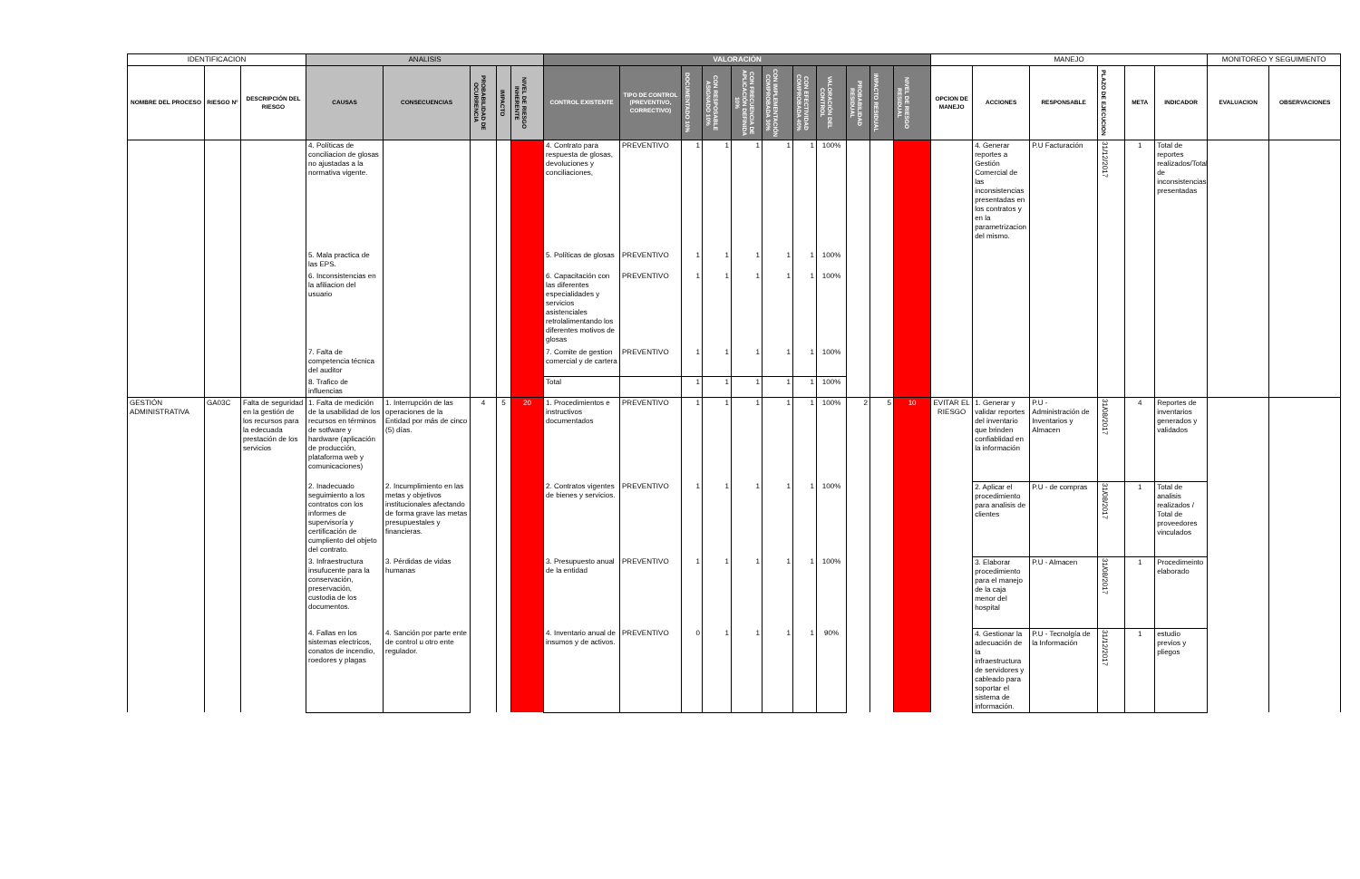| IDENTIFICACION | | | ANALISIS | | | | | VALORACIÓN | | | | | | | | | | | MANEJO | | | | | | MONITOREO Y SEGUIMIENTO | |
| --- | --- | --- | --- | --- | --- | --- | --- | --- | --- | --- | --- | --- | --- | --- | --- | --- | --- | --- | --- | --- | --- | --- | --- | --- | --- | --- |
| NOMBRE DEL PROCESO | RIESGO N° | DESCRIPCIÓN DEL RIESGO | CAUSAS | CONSECUENCIAS | PROBABILIDAD DE OCURRENCIA | IMPACTO | NIVEL DE RIESGO INHERENTE | CONTROL EXISTENTE | TIPO DE CONTROL (PREVENTIVO, CORRECTIVO) | DOCUMENTADO 10% | CON RESPOSABLE ASIGNADO 10% | CON FRECUENCIA DE APLICACIÓN DEFINIDA 10% | CON IMPLEMENTACIÓN COMPROBADA 30% | CON EFECTIVIDAD COMPROBADA 40% | VALORACIÓN DEL CONTROL | PROBABILIDAD RESIDUAL | IMPACTO RESIDUAL | NIVEL DE RIESGO RESIDUAL | OPCION DE MANEJO | ACCIONES | RESPONSABLE | PLAZO DE EJECUCION | META | INDICADOR | EVALUACION | OBSERVACIONES |
| | | | 4. Políticas de conciliacion de glosas no ajustadas a la normativa vigente. | | | | | 4. Contrato para respuesta de glosas, devoluciones y conciliaciones, | PREVENTIVO | 1 | 1 | 1 | 1 | 1 | 100% | | | | | 4. Generar reportes a Gestión Comercial de las inconsistencias presentadas en los contratos y en la parametrizacion del mismo. | P.U Facturación | 31/12/2017 | 1 | Total de reportes realizados/Total de inconsistencias presentadas | | |
| | | | 5. Mala practica de las EPS. | | | | | 5. Políticas de glosas | PREVENTIVO | 1 | 1 | 1 | 1 | 1 | 100% | | | | | | | | | | | |
| | | | 6. Inconsistencias en la afiliacion del usuario | | | | | 6. Capacitación con las diferentes especialidades y servicios asistenciales retrolalimentando los diferentes motivos de glosas | PREVENTIVO | 1 | 1 | 1 | 1 | 1 | 100% | | | | | | | | | | | |
| | | | 7. Falta de competencia técnica del auditor | | | | | 7. Comite de gestion comercial y de cartera | PREVENTIVO | 1 | 1 | 1 | 1 | 1 | 100% | | | | | | | | | | | |
| | | | 8. Trafico de influencias | | | | | Total | | 1 | 1 | 1 | 1 | 1 | 100% | | | | | | | | | | | |
| GESTIÓN ADMINISTRATIVA | GA03C | Falta de seguridad en la gestión de los recursos para la edecuada prestación de los servicios | 1. Falta de medición de la usabilidad de los recursos en términos de sotfware y hardware (aplicación de producción, plataforma web y comunicaciones) | 1. Interrupción de las operaciones de la Entidad por más de cinco (5) días. | 4 | 5 | 20 | 1. Procedimientos e instructivos documentados | PREVENTIVO | 1 | 1 | 1 | 1 | 1 | 100% | 2 | 5 | 10 | EVITAR EL RIESGO | 1. Generar y validar reportes del inventario que brinden confiablidad en la información | P.U - Administración de Inventarios y Almacen | 31/08/2017 | 4 | Reportes de inventarios generados y validados | | |
| | | | 2. Inadecuado seguimiento a los contratos con los informes de supervisoría y certificación de cumpliento del objeto del contrato. | 2. Incumplimiento en las metas y objetivos institucionales afectando de forma grave las metas presupuestales y financieras. | | | | 2. Contratos vigentes de bienes y servicios. | PREVENTIVO | 1 | 1 | 1 | 1 | 1 | 100% | | | | | 2. Aplicar el procedimiento para analisis de clientes | P.U - de compras | 31/08/2017 | 1 | Total de analisis realizados / Total de proveedores vinculados | | |
| | | | 3. Infraestructura insufucente para la conservación, preservación, custodia de los documentos. | 3. Pérdidas de vidas humanas | | | | 3. Presupuesto anual de la entidad | PREVENTIVO | 1 | 1 | 1 | 1 | 1 | 100% | | | | | 3. Elaborar procedimiento para el manejo de la caja menor del hospital | P.U - Almacen | 31/08/2017 | 1 | Procedimeinto elaborado | | |
| | | | 4. Fallas en los sistemas electricos, conatos de incendio, roedores y plagas | 4. Sanción por parte ente de control u otro ente regulador. | | | | 4. Inventario anual de insumos y de activos. | PREVENTIVO | 0 | 1 | 1 | 1 | 1 | 90% | | | | | 4. Gestionar la adecuación de la infraestructura de servidores y cableado para soportar el sistema de información. | P.U - Tecnolgía de la Información | 31/12/2017 | 1 | estudio previos y pliegos | | |